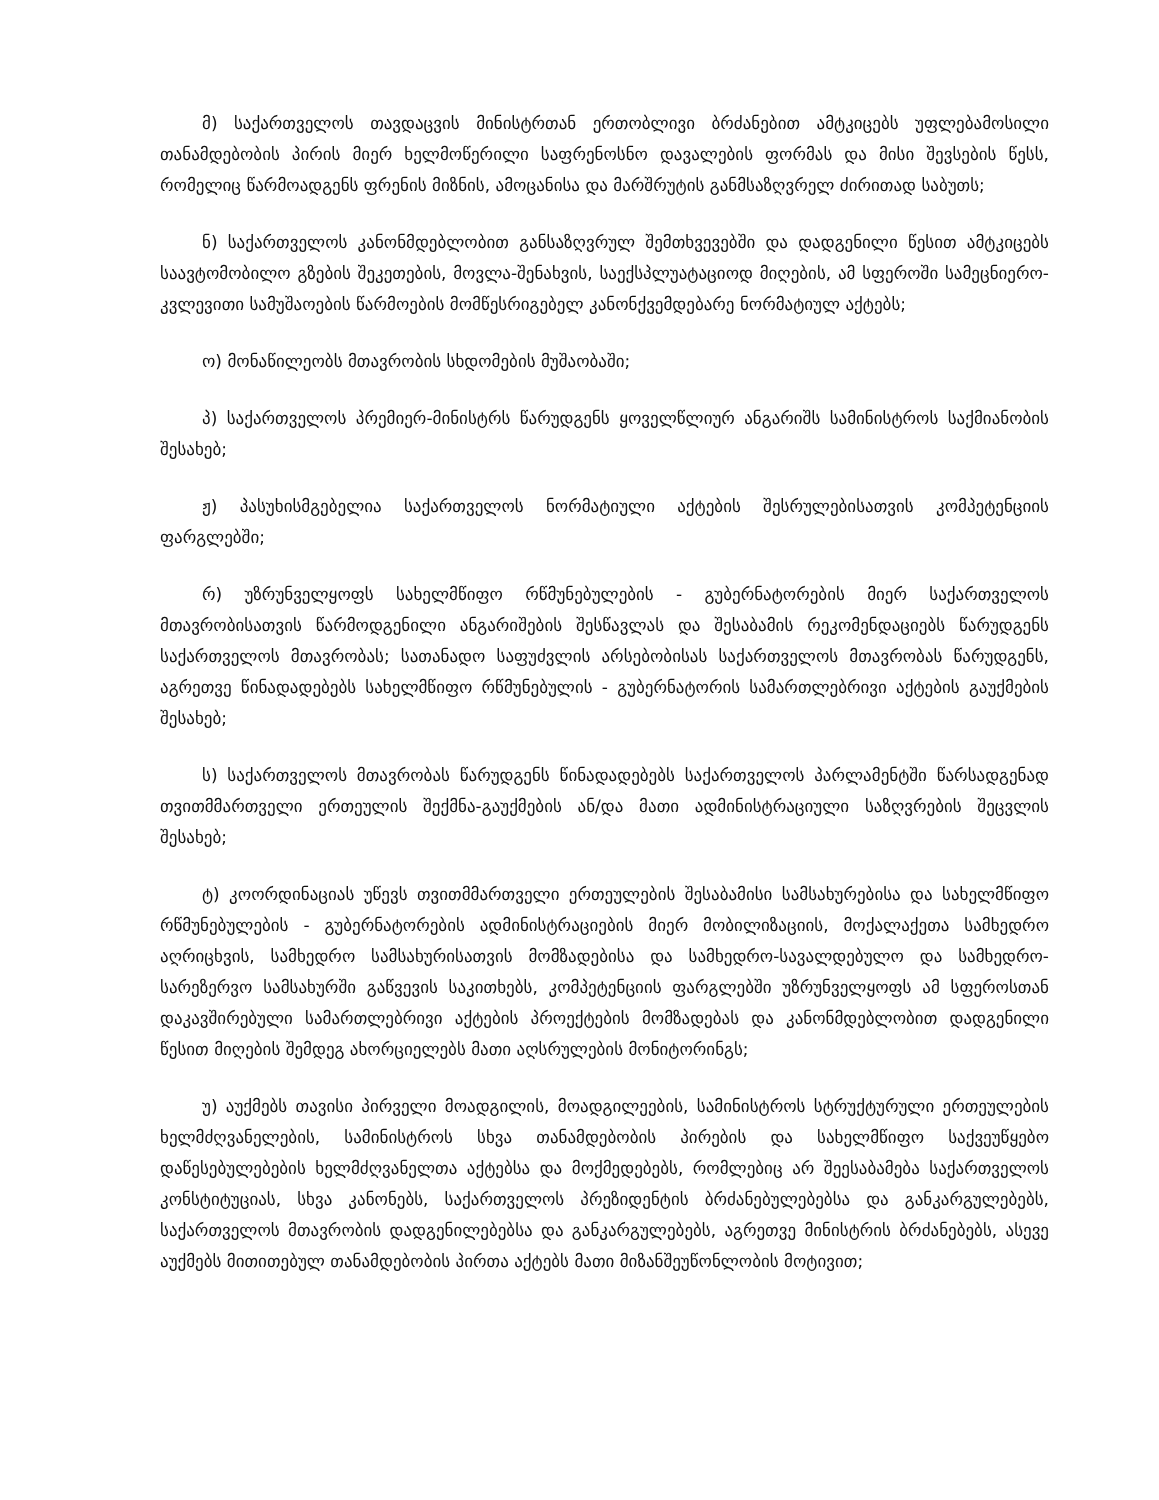მ) საქართველოს თავდაცვის მინისტრთან ერთობლივი ბრძანებით ამტკიცებს უფლებამოსილი თანამდებობის პირის მიერ ხელმოწერილი საფრენოსნო დავალების ფორმას და მისი შევსების წესს, რომელიც წარმოადგენს ფრენის მიზნის, ამოცანისა და მარშრუტის განმსაზღვრელ ძირითად საბუთს;
ნ) საქართველოს კანონმდებლობით განსაზღვრულ შემთხვევებში და დადგენილი წესით ამტკიცებს საავტომობილო გზების შეკეთების, მოვლა-შენახვის, საექსპლუატაციოდ მიღების, ამ სფეროში სამეცნიერო-კვლევითი სამუშაოების წარმოების მომწესრიგებელ კანონქვემდებარე ნორმატიულ აქტებს;
ო) მონაწილეობს მთავრობის სხდომების მუშაობაში;
პ) საქართველოს პრემიერ-მინისტრს წარუდგენს ყოველწლიურ ანგარიშს სამინისტროს საქმიანობის შესახებ;
ჟ) პასუხისმგებელია საქართველოს ნორმატიული აქტების შესრულებისათვის კომპეტენციის ფარგლებში;
რ) უზრუნველყოფს სახელმწიფო რწმუნებულების - გუბერნატორების მიერ საქართველოს მთავრობისათვის წარმოდგენილი ანგარიშების შესწავლას და შესაბამის რეკომენდაციებს წარუდგენს საქართველოს მთავრობას; სათანადო საფუძვლის არსებობისას საქართველოს მთავრობას წარუდგენს, აგრეთვე წინადადებებს სახელმწიფო რწმუნებულის - გუბერნატორის სამართლებრივი აქტების გაუქმების შესახებ;
ს) საქართველოს მთავრობას წარუდგენს წინადადებებს საქართველოს პარლამენტში წარსადგენად თვითმმართველი ერთეულის შექმნა-გაუქმების ან/და მათი ადმინისტრაციული საზღვრების შეცვლის შესახებ;
ტ) კოორდინაციას უწევს თვითმმართველი ერთეულების შესაბამისი სამსახურებისა და სახელმწიფო რწმუნებულების - გუბერნატორების ადმინისტრაციების მიერ მობილიზაციის, მოქალაქეთა სამხედრო აღრიცხვის, სამხედრო სამსახურისათვის მომზადებისა და სამხედრო-სავალდებულო და სამხედრო-სარეზერვო სამსახურში გაწვევის საკითხებს, კომპეტენციის ფარგლებში უზრუნველყოფს ამ სფეროსთან დაკავშირებული სამართლებრივი აქტების პროექტების მომზადებას და კანონმდებლობით დადგენილი წესით მიღების შემდეგ ახორციელებს მათი აღსრულების მონიტორინგს;
უ) აუქმებს თავისი პირველი მოადგილის, მოადგილეების, სამინისტროს სტრუქტურული ერთეულების ხელმძღვანელების, სამინისტროს სხვა თანამდებობის პირების და სახელმწიფო საქვეუწყებო დაწესებულებების ხელმძღვანელთა აქტებსა და მოქმედებებს, რომლებიც არ შეესაბამება საქართველოს კონსტიტუციას, სხვა კანონებს, საქართველოს პრეზიდენტის ბრძანებულებებსა და განკარგულებებს, საქართველოს მთავრობის დადგენილებებსა და განკარგულებებს, აგრეთვე მინისტრის ბრძანებებს, ასევე აუქმებს მითითებულ თანამდებობის პირთა აქტებს მათი მიზანშეუწონლობის მოტივით;